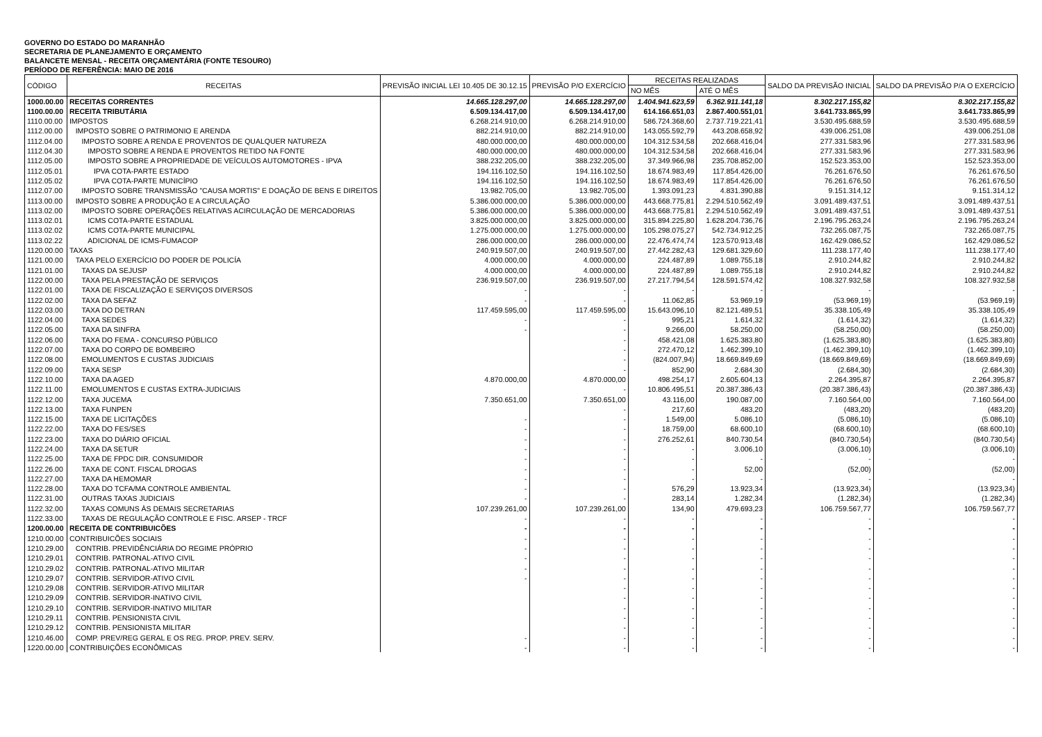GOVERNO DO ESTADO DO MARANHÃO
SECRETARIA DE PLANEJAMENTO E ORÇAMENTO
BALANCETE MENSAL - RECEITA ORÇAMENTÁRIA (FONTE TESOURO)
PERÍODO DE REFERÊNCIA: MAIO DE 2016
| CÓDIGO | RECEITAS | PREVISÃO INICIAL LEI 10.405 DE 30.12.15 | PREVISÃO P/O EXERCÍCIO | RECEITAS REALIZADAS | | SALDO DA PREVISÃO INICIAL | SALDO DA PREVISÃO P/A O EXERCÍCIO |
| --- | --- | --- | --- | --- | --- | --- | --- |
| | | | | NO MÊS | ATÉ O MÊS | | |
| 1000.00.00 | RECEITAS CORRENTES | 14.665.128.297,00 | 14.665.128.297,00 | 1.404.941.623,59 | 6.362.911.141,18 | 8.302.217.155,82 | 8.302.217.155,82 |
| 1100.00.00 | RECEITA TRIBUTÁRIA | 6.509.134.417,00 | 6.509.134.417,00 | 614.166.651,03 | 2.867.400.551,01 | 3.641.733.865,99 | 3.641.733.865,99 |
| 1110.00.00 | IMPOSTOS | 6.268.214.910,00 | 6.268.214.910,00 | 586.724.368,60 | 2.737.719.221,41 | 3.530.495.688,59 | 3.530.495.688,59 |
| 1112.00.00 | IMPOSTO SOBRE O PATRIMONIO E ARENDA | 882.214.910,00 | 882.214.910,00 | 143.055.592,79 | 443.208.658,92 | 439.006.251,08 | 439.006.251,08 |
| 1112.04.00 | IMPOSTO SOBRE A RENDA E PROVENTOS DE QUALQUER NATUREZA | 480.000.000,00 | 480.000.000,00 | 104.312.534,58 | 202.668.416,04 | 277.331.583,96 | 277.331.583,96 |
| 1112.04.30 | IMPOSTO SOBRE A RENDA E PROVENTOS RETIDO NA FONTE | 480.000.000,00 | 480.000.000,00 | 104.312.534,58 | 202.668.416,04 | 277.331.583,96 | 277.331.583,96 |
| 1112.05.00 | IMPOSTO SOBRE A PROPRIEDADE DE VEÍCULOS AUTOMOTORES - IPVA | 388.232.205,00 | 388.232.205,00 | 37.349.966,98 | 235.708.852,00 | 152.523.353,00 | 152.523.353,00 |
| 1112.05.01 | IPVA COTA-PARTE ESTADO | 194.116.102,50 | 194.116.102,50 | 18.674.983,49 | 117.854.426,00 | 76.261.676,50 | 76.261.676,50 |
| 1112.05.02 | IPVA COTA-PARTE MUNICÍPIO | 194.116.102,50 | 194.116.102,50 | 18.674.983,49 | 117.854.426,00 | 76.261.676,50 | 76.261.676,50 |
| 1112.07.00 | IMPOSTO SOBRE TRANSMISSÃO "CAUSA MORTIS" E DOAÇÃO DE BENS E DIREITOS | 13.982.705,00 | 13.982.705,00 | 1.393.091,23 | 4.831.390,88 | 9.151.314,12 | 9.151.314,12 |
| 1113.00.00 | IMPOSTO SOBRE A PRODUÇÃO E A CIRCULAÇÃO | 5.386.000.000,00 | 5.386.000.000,00 | 443.668.775,81 | 2.294.510.562,49 | 3.091.489.437,51 | 3.091.489.437,51 |
| 1113.02.00 | IMPOSTO SOBRE OPERAÇÕES RELATIVAS ACIRCULAÇÃO DE MERCADORIAS | 5.386.000.000,00 | 5.386.000.000,00 | 443.668.775,81 | 2.294.510.562,49 | 3.091.489.437,51 | 3.091.489.437,51 |
| 1113.02.01 | ICMS COTA-PARTE ESTADUAL | 3.825.000.000,00 | 3.825.000.000,00 | 315.894.225,80 | 1.628.204.736,76 | 2.196.795.263,24 | 2.196.795.263,24 |
| 1113.02.02 | ICMS COTA-PARTE MUNICIPAL | 1.275.000.000,00 | 1.275.000.000,00 | 105.298.075,27 | 542.734.912,25 | 732.265.087,75 | 732.265.087,75 |
| 1113.02.22 | ADICIONAL DE ICMS-FUMACOP | 286.000.000,00 | 286.000.000,00 | 22.476.474,74 | 123.570.913,48 | 162.429.086,52 | 162.429.086,52 |
| 1120.00.00 | TAXAS | 240.919.507,00 | 240.919.507,00 | 27.442.282,43 | 129.681.329,60 | 111.238.177,40 | 111.238.177,40 |
| 1121.00.00 | TAXA PELO EXERCÍCIO DO PODER DE POLICÍA | 4.000.000,00 | 4.000.000,00 | 224.487,89 | 1.089.755,18 | 2.910.244,82 | 2.910.244,82 |
| 1121.01.00 | TAXAS DA SEJUSP | 4.000.000,00 | 4.000.000,00 | 224.487,89 | 1.089.755,18 | 2.910.244,82 | 2.910.244,82 |
| 1122.00.00 | TAXA PELA PRESTAÇÃO DE SERVIÇOS | 236.919.507,00 | 236.919.507,00 | 27.217.794,54 | 128.591.574,42 | 108.327.932,58 | 108.327.932,58 |
| 1122.01.00 | TAXA DE FISCALIZAÇÃO E SERVIÇOS DIVERSOS | - | - | - | - | - | - |
| 1122.02.00 | TAXA DA SEFAZ | - | - | 11.062,85 | 53.969,19 | (53.969,19) | (53.969,19) |
| 1122.03.00 | TAXA DO DETRAN | 117.459.595,00 | 117.459.595,00 | 15.643.096,10 | 82.121.489,51 | 35.338.105,49 | 35.338.105,49 |
| 1122.04.00 | TAXA SEDES | - | - | 995,21 | 1.614,32 | (1.614,32) | (1.614,32) |
| 1122.05.00 | TAXA DA SINFRA | - | - | 9.266,00 | 58.250,00 | (58.250,00) | (58.250,00) |
| 1122.06.00 | TAXA DO FEMA - CONCURSO PÚBLICO | | - | 458.421,08 | 1.625.383,80 | (1.625.383,80) | (1.625.383,80) |
| 1122.07.00 | TAXA DO CORPO DE BOMBEIRO | | - | 272.470,12 | 1.462.399,10 | (1.462.399,10) | (1.462.399,10) |
| 1122.08.00 | EMOLUMENTOS E CUSTAS JUDICIAIS | | - | (824.007,94) | 18.669.849,69 | (18.669.849,69) | (18.669.849,69) |
| 1122.09.00 | TAXA SESP | | - | 852,90 | 2.684,30 | (2.684,30) | (2.684,30) |
| 1122.10.00 | TAXA DA AGED | 4.870.000,00 | 4.870.000,00 | 498.254,17 | 2.605.604,13 | 2.264.395,87 | 2.264.395,87 |
| 1122.11.00 | EMOLUMENTOS E CUSTAS EXTRA-JUDICIAIS | | - | 10.806.495,51 | 20.387.386,43 | (20.387.386,43) | (20.387.386,43) |
| 1122.12.00 | TAXA JUCEMA | 7.350.651,00 | 7.350.651,00 | 43.116,00 | 190.087,00 | 7.160.564,00 | 7.160.564,00 |
| 1122.13.00 | TAXA FUNPEN | | - | 217,60 | 483,20 | (483,20) | (483,20) |
| 1122.15.00 | TAXA DE LICITAÇÕES | - | - | 1.549,00 | 5.086,10 | (5.086,10) | (5.086,10) |
| 1122.22.00 | TAXA DO FES/SES | - | - | 18.759,00 | 68.600,10 | (68.600,10) | (68.600,10) |
| 1122.23.00 | TAXA DO DIÁRIO OFICIAL | - | - | 276.252,61 | 840.730,54 | (840.730,54) | (840.730,54) |
| 1122.24.00 | TAXA DA SETUR | - | - | - | 3.006,10 | (3.006,10) | (3.006,10) |
| 1122.25.00 | TAXA DE FPDC DIR. CONSUMIDOR | - | - | - | - | - | - |
| 1122.26.00 | TAXA DE CONT. FISCAL DROGAS | - | - | - | 52,00 | (52,00) | (52,00) |
| 1122.27.00 | TAXA DA HEMOMAR | - | - | - | - | - | - |
| 1122.28.00 | TAXA DO TCFA/MA CONTROLE AMBIENTAL | - | - | 576,29 | 13.923,34 | (13.923,34) | (13.923,34) |
| 1122.31.00 | OUTRAS TAXAS JUDICIAIS | - | - | 283,14 | 1.282,34 | (1.282,34) | (1.282,34) |
| 1122.32.00 | TAXAS COMUNS ÀS DEMAIS SECRETARIAS | 107.239.261,00 | 107.239.261,00 | 134,90 | 479.693,23 | 106.759.567,77 | 106.759.567,77 |
| 1122.33.00 | TAXAS DE REGULAÇÃO CONTROLE E FISC. ARSEP - TRCF | - | - | - | - | - | - |
| 1200.00.00 | RECEITA DE CONTRIBUICÕES | - | - | - | - | - | - |
| 1210.00.00 | CONTRIBUICÕES SOCIAIS | - | - | - | - | - | - |
| 1210.29.00 | CONTRIB. PREVIDÊNCIÁRIA DO REGIME PRÓPRIO | - | - | - | - | - | - |
| 1210.29.01 | CONTRIB. PATRONAL-ATIVO CIVIL | - | - | - | - | - | - |
| 1210.29.02 | CONTRIB. PATRONAL-ATIVO MILITAR | - | - | - | - | - | - |
| 1210.29.07 | CONTRIB. SERVIDOR-ATIVO CIVIL | - | - | - | - | - | - |
| 1210.29.08 | CONTRIB. SERVIDOR-ATIVO MILITAR | | - | - | - | - | - |
| 1210.29.09 | CONTRIB. SERVIDOR-INATIVO CIVIL | | - | - | - | - | - |
| 1210.29.10 | CONTRIB. SERVIDOR-INATIVO MILITAR | | - | - | - | - | - |
| 1210.29.11 | CONTRIB. PENSIONISTA CIVIL | | - | - | - | - | - |
| 1210.29.12 | CONTRIB. PENSIONISTA MILITAR | | - | - | - | - | - |
| 1210.46.00 | COMP. PREV/REG GERAL E OS REG. PROP. PREV. SERV. | - | - | - | - | - | - |
| 1220.00.00 | CONTRIBUIÇÕES ECONÔMICAS | - | - | - | - | - | - |